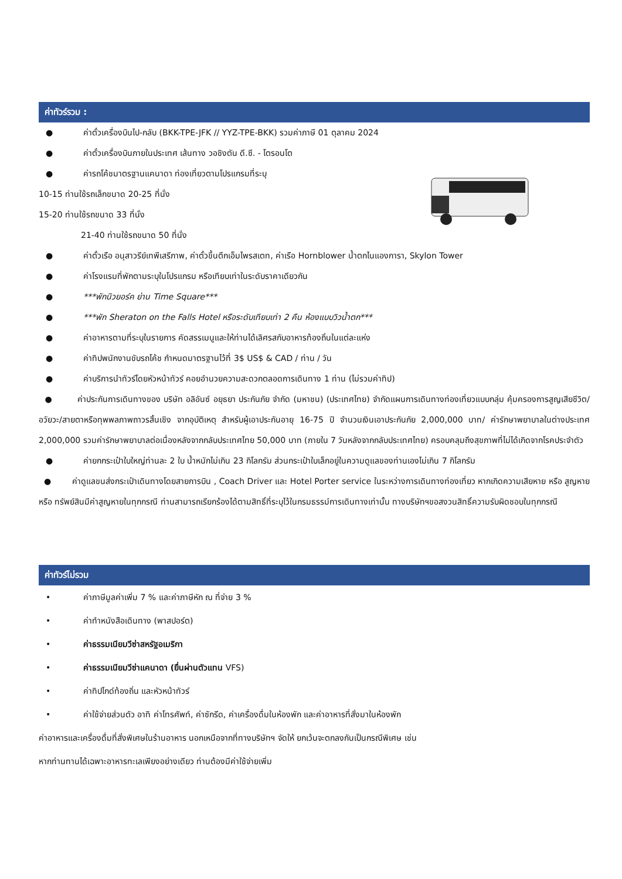ค่าทัวร์รวม :
● ค่าตั๋วเครื่องบินไป-กลับ (BKK-TPE-JFK // YYZ-TPE-BKK) รวมค่าภาษี 01 ตุลาคม 2024
● ค่าตั๋วเครื่องบินภายในประเทศ เส้นทาง วอชิงตัน ดี.ซี. - โตรอนโต
● ค่ารถโค้ชมาตรฐานแคนาดา ท่องเที่ยวตามโปรแกรมที่ระบุ
10-15 ท่านใช้รถเล็กขนาด 20-25 ที่นั่ง
15-20 ท่านใช้รถขนาด 33 ที่นั่ง
21-40 ท่านใช้รถขนาด 50 ที่นั่ง
● ค่าตั๋วเรือ อนุสาวรีย์เทพีเสรีภาพ, ค่าตั๋วขึ้นตึกเอ็มไพรสเตท, ค่าเรือ Hornblower น้ำตกไนแองการา, Skylon Tower
● ค่าโรงแรมที่พักตามระบุในโปรแกรม หรือเทียบเท่าในระดับราคาเดียวกัน
● ***พักนิวยอร์ค ย่าน Time Square***
● ***พัก Sheraton on the Falls Hotel หรือระดับเทียบเท่า 2 คืน ห้องแบบวิวน้ำตก***
● ค่าอาหารตามที่ระบุในรายการ คัดสรรเมนูและให้ท่านได้เลิศรสกับอาหารท้องถิ่นในแต่ละแห่ง
● ค่าทิปพนักงานขับรถโค้ช กำหนดมาตรฐานไว้ที่ 3$ US$ & CAD / ท่าน / วัน
● ค่าบริการนำทัวร์โดยหัวหน้าทัวร์ คอยอำนวยความสะดวกตลอดการเดินทาง 1 ท่าน (ไม่รวมค่าทิป)
● ค่าประกันการเดินทางของ บริษัท อลิอันซ์ อยุธยา ประกันภัย จำกัด (มหาชน) (ประเทศไทย) จำกัดแผนการเดินทางท่องเที่ยวแบบกลุ่ม คุ้มครองการสูญเสียชีวิต/อวัยวะ/สายตาหรือทุพพลภาพถาวรสิ้นเชิง จากอุบัติเหตุ สำหรับผู้เอาประกันอายุ 16-75 ปี จำนวนเงินเอาประกันภัย 2,000,000 บาท/ ค่ารักษาพยาบาลในต่างประเทศ 2,000,000 รวมค่ารักษาพยาบาลต่อเนื่องหลังจากกลับประเทศไทย 50,000 บาท (ภายใน 7 วันหลังจากกลับประเทศไทย) ครอบคลุมถึงสุขภาพที่ไม่ได้เกิดจากโรคประจำตัว
● ค่ายกกระเป๋าใบใหญ่ท่านละ 2 ใบ น้ำหนักไม่เกิน 23 กิโลกรัม ส่วนกระเป๋าใบเล็กอยู่ในความดูแลของท่านเองไม่เกิน 7 กิโลกรัม
● ค่าดูแลขนส่งกระเป๋าเดินทางโดยสายการบิน , Coach Driver และ Hotel Porter service ในระหว่างการเดินทางท่องเที่ยว หากเกิดความเสียหาย หรือ สูญหาย หรือ ทรัพย์สินมีค่าสูญหายในทุกกรณี ท่านสามารถเรียกร้องได้ตามสิทธิ์ที่ระบุไว้ในกรมธรรม์การเดินทางเท่านั้น ทางบริษัทฯขอสงวนสิทธิ์ความรับผิดชอบในทุกกรณี
ค่าทัวร์ไม่รวม
• ค่าภาษีมูลค่าเพิ่ม 7 % และค่าภาษีหัก ณ ที่จ่าย 3 %
• ค่าทำหนังสือเดินทาง (พาสปอร์ต)
• ค่าธรรมเนียมวีซ่าสหรัฐอเมริกา
• ค่าธรรมเนียมวีซ่าแคนาดา (ยื่นผ่านตัวแทน VFS)
• ค่าทิปไกด์ท้องถิ่น และหัวหน้าทัวร์
• ค่าใช้จ่ายส่วนตัว อาทิ ค่าโทรศัพท์, ค่าซักรีด, ค่าเครื่องดื่มในห้องพัก และค่าอาหารที่สั่งมาในห้องพัก
ค่าอาหารและเครื่องดื่มที่สั่งพิเศษในร้านอาหาร นอกเหนือจากที่ทางบริษัทฯ จัดให้ ยกเว้นจะตกลงกันเป็นกรณีพิเศษ เช่น
หากท่านทานได้เฉพาะอาหารทะเลเพียงอย่างเดียว ท่านต้องมีค่าใช้จ่ายเพิ่ม